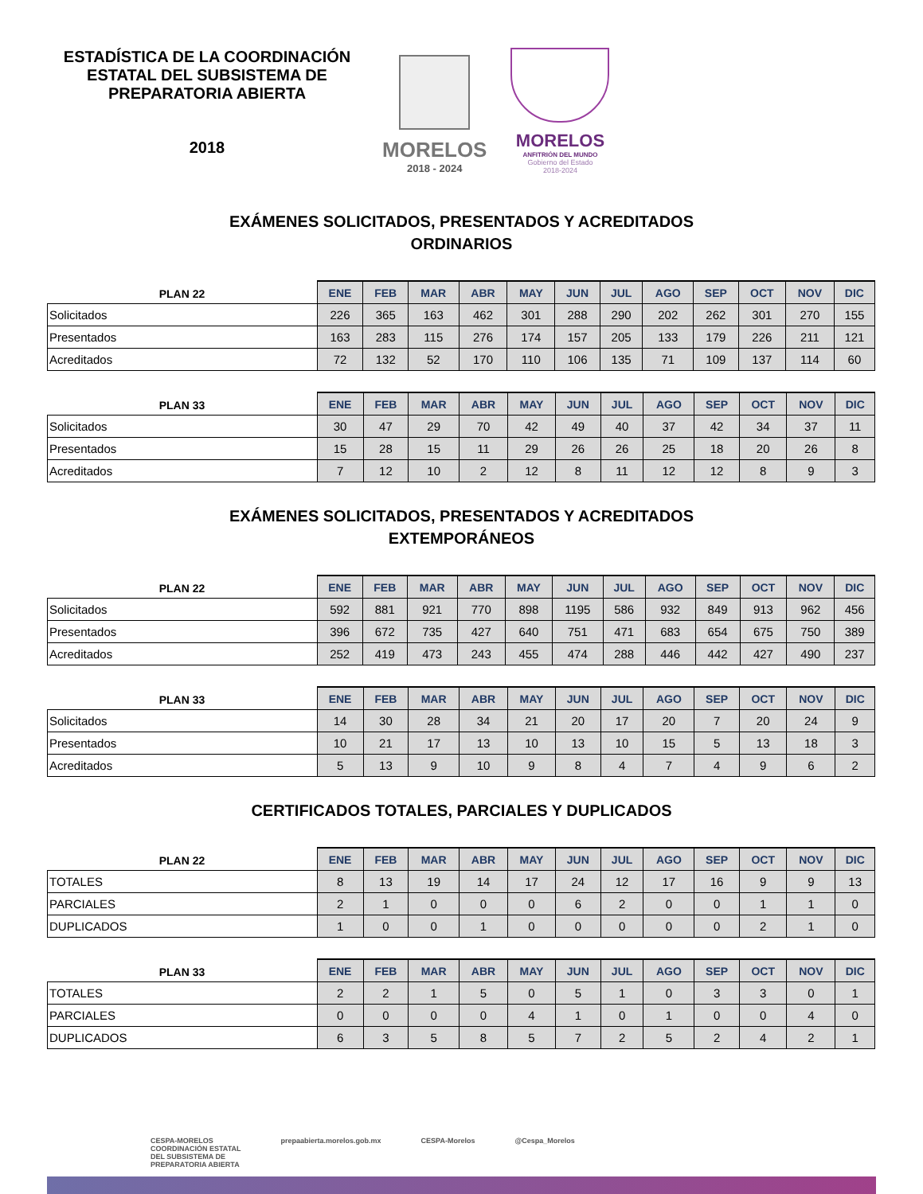ESTADÍSTICA DE LA COORDINACIÓN ESTATAL DEL SUBSISTEMA DE PREPARATORIA ABIERTA
2018
MORELOS
2018 - 2024
MORELOS
ANFITRIÓN DEL MUNDO
Gobierno del Estado
2018-2024
EXÁMENES SOLICITADOS, PRESENTADOS Y ACREDITADOS
ORDINARIOS
| PLAN 22 | ENE | FEB | MAR | ABR | MAY | JUN | JUL | AGO | SEP | OCT | NOV | DIC |
| --- | --- | --- | --- | --- | --- | --- | --- | --- | --- | --- | --- | --- |
| Solicitados | 226 | 365 | 163 | 462 | 301 | 288 | 290 | 202 | 262 | 301 | 270 | 155 |
| Presentados | 163 | 283 | 115 | 276 | 174 | 157 | 205 | 133 | 179 | 226 | 211 | 121 |
| Acreditados | 72 | 132 | 52 | 170 | 110 | 106 | 135 | 71 | 109 | 137 | 114 | 60 |
| PLAN 33 | ENE | FEB | MAR | ABR | MAY | JUN | JUL | AGO | SEP | OCT | NOV | DIC |
| --- | --- | --- | --- | --- | --- | --- | --- | --- | --- | --- | --- | --- |
| Solicitados | 30 | 47 | 29 | 70 | 42 | 49 | 40 | 37 | 42 | 34 | 37 | 11 |
| Presentados | 15 | 28 | 15 | 11 | 29 | 26 | 26 | 25 | 18 | 20 | 26 | 8 |
| Acreditados | 7 | 12 | 10 | 2 | 12 | 8 | 11 | 12 | 12 | 8 | 9 | 3 |
EXÁMENES SOLICITADOS, PRESENTADOS Y ACREDITADOS
EXTEMPORÁNEOS
| PLAN 22 | ENE | FEB | MAR | ABR | MAY | JUN | JUL | AGO | SEP | OCT | NOV | DIC |
| --- | --- | --- | --- | --- | --- | --- | --- | --- | --- | --- | --- | --- |
| Solicitados | 592 | 881 | 921 | 770 | 898 | 1195 | 586 | 932 | 849 | 913 | 962 | 456 |
| Presentados | 396 | 672 | 735 | 427 | 640 | 751 | 471 | 683 | 654 | 675 | 750 | 389 |
| Acreditados | 252 | 419 | 473 | 243 | 455 | 474 | 288 | 446 | 442 | 427 | 490 | 237 |
| PLAN 33 | ENE | FEB | MAR | ABR | MAY | JUN | JUL | AGO | SEP | OCT | NOV | DIC |
| --- | --- | --- | --- | --- | --- | --- | --- | --- | --- | --- | --- | --- |
| Solicitados | 14 | 30 | 28 | 34 | 21 | 20 | 17 | 20 | 7 | 20 | 24 | 9 |
| Presentados | 10 | 21 | 17 | 13 | 10 | 13 | 10 | 15 | 5 | 13 | 18 | 3 |
| Acreditados | 5 | 13 | 9 | 10 | 9 | 8 | 4 | 7 | 4 | 9 | 6 | 2 |
CERTIFICADOS TOTALES, PARCIALES Y DUPLICADOS
| PLAN 22 | ENE | FEB | MAR | ABR | MAY | JUN | JUL | AGO | SEP | OCT | NOV | DIC |
| --- | --- | --- | --- | --- | --- | --- | --- | --- | --- | --- | --- | --- |
| TOTALES | 8 | 13 | 19 | 14 | 17 | 24 | 12 | 17 | 16 | 9 | 9 | 13 |
| PARCIALES | 2 | 1 | 0 | 0 | 0 | 6 | 2 | 0 | 0 | 1 | 1 | 0 |
| DUPLICADOS | 1 | 0 | 0 | 1 | 0 | 0 | 0 | 0 | 0 | 2 | 1 | 0 |
| PLAN 33 | ENE | FEB | MAR | ABR | MAY | JUN | JUL | AGO | SEP | OCT | NOV | DIC |
| --- | --- | --- | --- | --- | --- | --- | --- | --- | --- | --- | --- | --- |
| TOTALES | 2 | 2 | 1 | 5 | 0 | 5 | 1 | 0 | 3 | 3 | 0 | 1 |
| PARCIALES | 0 | 0 | 0 | 0 | 4 | 1 | 0 | 1 | 0 | 0 | 4 | 0 |
| DUPLICADOS | 6 | 3 | 5 | 8 | 5 | 7 | 2 | 5 | 2 | 4 | 2 | 1 |
CESPA-MORELOS
COORDINACIÓN ESTATAL
DEL SUBSISTEMA DE
PREPARATORIA ABIERTA
prepaabierta.morelos.gob.mx CESPA-Morelos @Cespa_Morelos